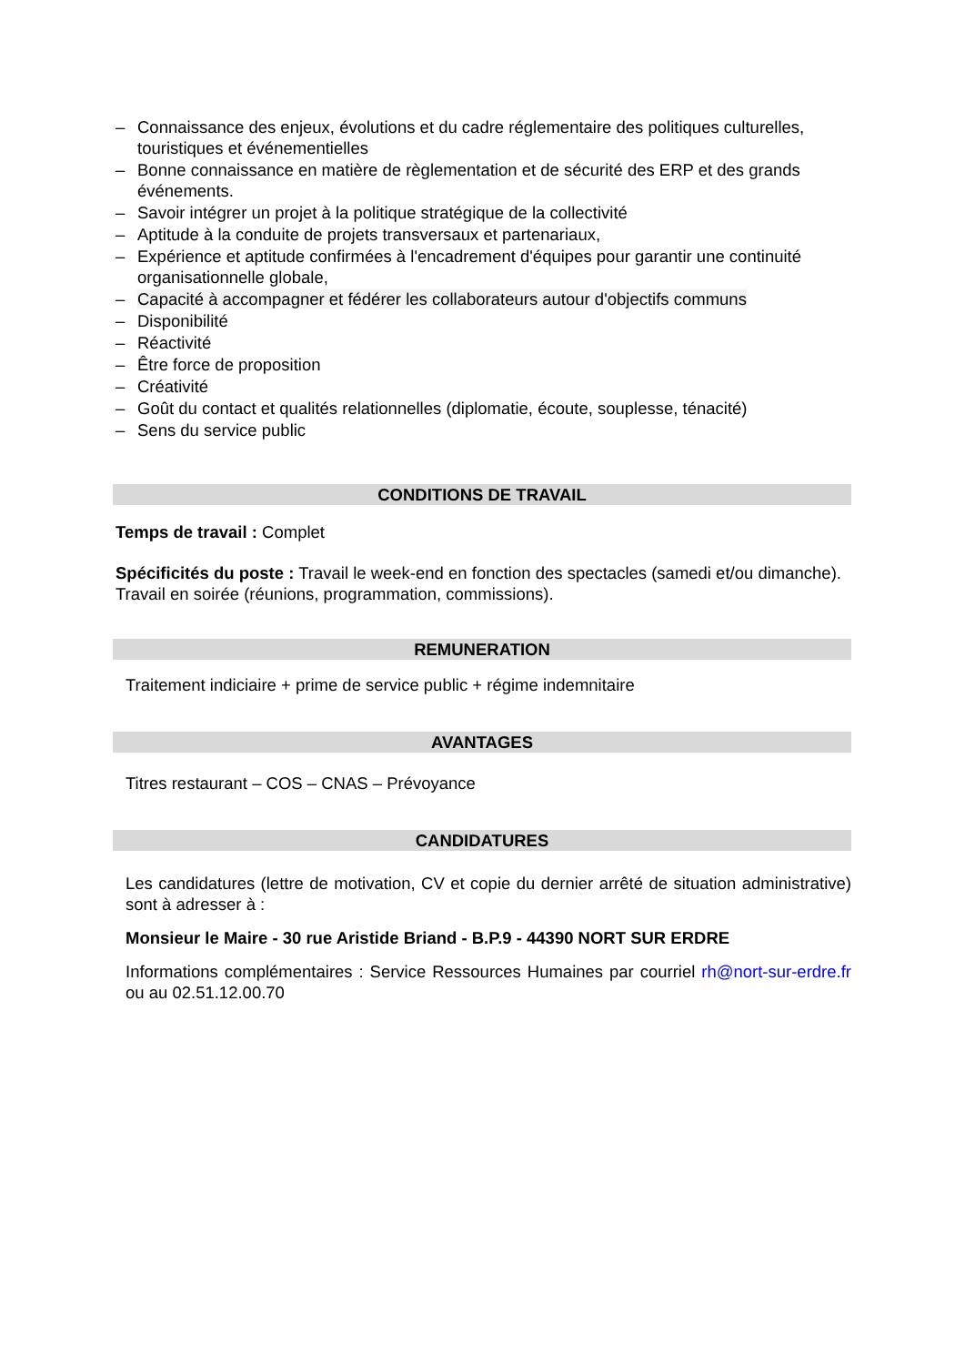– Connaissance des enjeux, évolutions et du cadre réglementaire des politiques culturelles, touristiques et événementielles
– Bonne connaissance en matière de règlementation et de sécurité des ERP et des grands événements.
– Savoir intégrer un projet à la politique stratégique de la collectivité
– Aptitude à la conduite de projets transversaux et partenariaux,
– Expérience et aptitude confirmées à l'encadrement d'équipes pour garantir une continuité organisationnelle globale,
– Capacité à accompagner et fédérer les collaborateurs autour d'objectifs communs
– Disponibilité
– Réactivité
– Être force de proposition
– Créativité
– Goût du contact et qualités relationnelles (diplomatie, écoute, souplesse, ténacité)
– Sens du service public
CONDITIONS DE TRAVAIL
Temps de travail : Complet
Spécificités du poste : Travail le week-end en fonction des spectacles (samedi et/ou dimanche). Travail en soirée (réunions, programmation, commissions).
REMUNERATION
Traitement indiciaire + prime de service public + régime indemnitaire
AVANTAGES
Titres restaurant – COS – CNAS – Prévoyance
CANDIDATURES
Les candidatures (lettre de motivation, CV et copie du dernier arrêté de situation administrative) sont à adresser à :
Monsieur le Maire - 30 rue Aristide Briand - B.P.9 - 44390 NORT SUR ERDRE
Informations complémentaires : Service Ressources Humaines par courriel rh@nort-sur-erdre.fr ou au 02.51.12.00.70